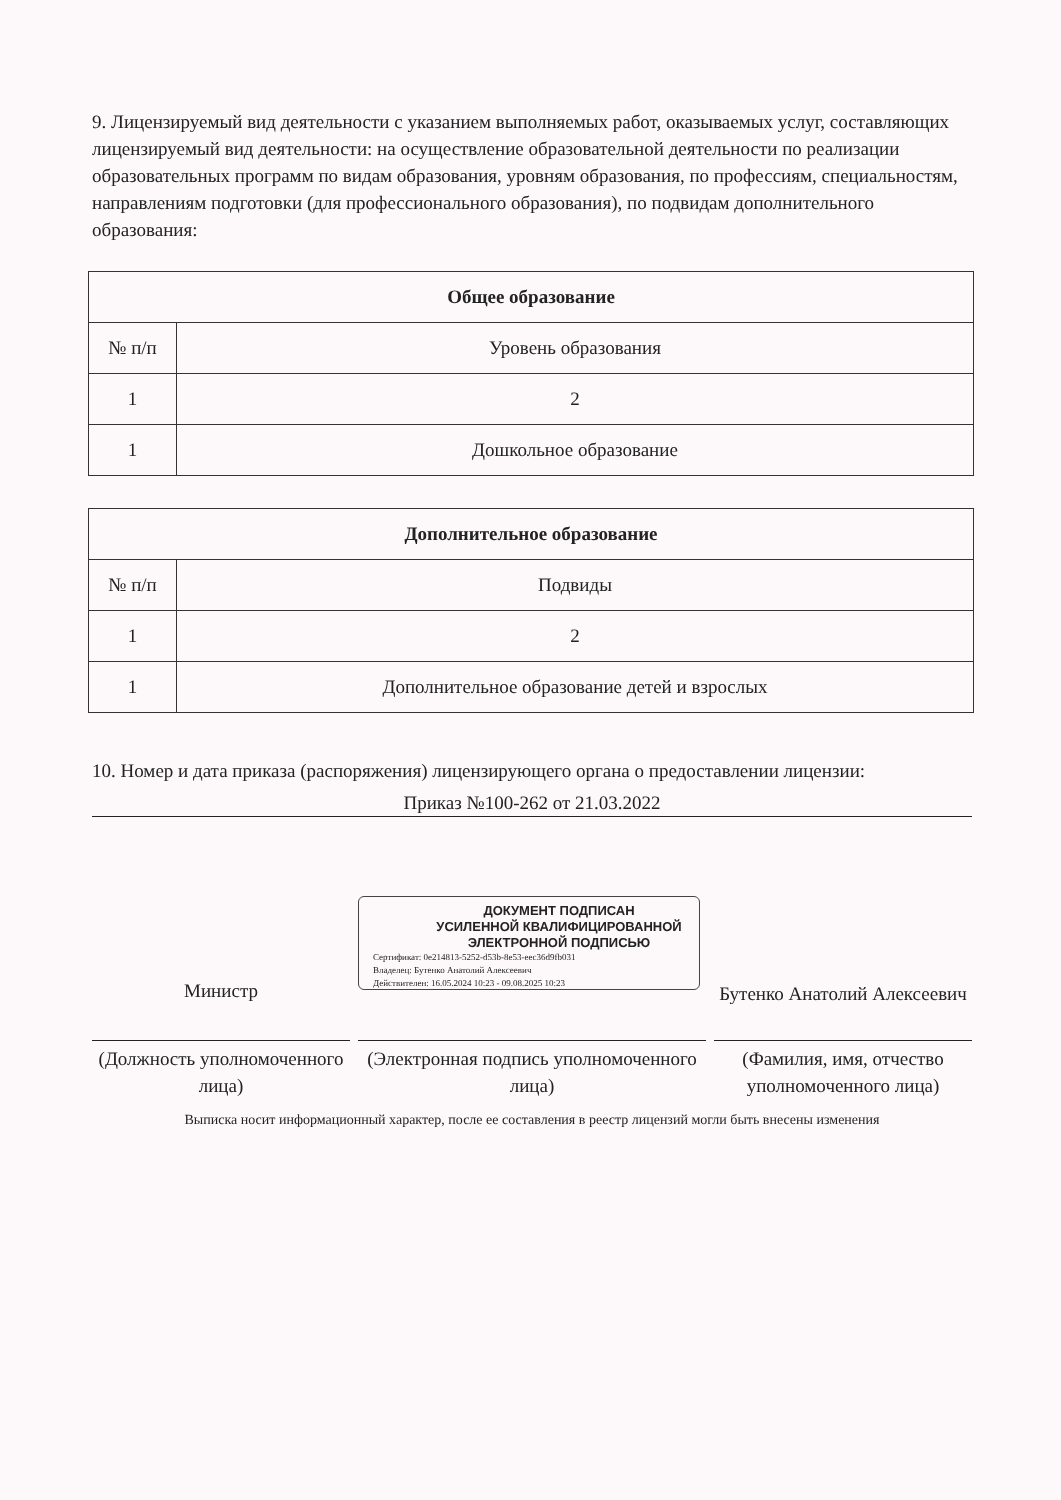9. Лицензируемый вид деятельности с указанием выполняемых работ, оказываемых услуг, составляющих лицензируемый вид деятельности: на осуществление образовательной деятельности по реализации образовательных программ по видам образования, уровням образования, по профессиям, специальностям, направлениям подготовки (для профессионального образования), по подвидам дополнительного образования:
| Общее образование | |
| --- | --- |
| № п/п | Уровень образования |
| 1 | 2 |
| 1 | Дошкольное образование |
| Дополнительное образование | |
| --- | --- |
| № п/п | Подвиды |
| 1 | 2 |
| 1 | Дополнительное образование детей и взрослых |
10. Номер и дата приказа (распоряжения) лицензирующего органа о предоставлении лицензии:
Приказ №100-262 от 21.03.2022
ДОКУМЕНТ ПОДПИСАН
УСИЛЕННОЙ КВАЛИФИЦИРОВАННОЙ
ЭЛЕКТРОННОЙ ПОДПИСЬЮ
Сертификат: 0e214813-5252-d53b-8e53-eec36d9fb031
Владелец: Бутенко Анатолий Алексеевич
Действителен: 16.05.2024 10:23 - 09.08.2025 10:23
Министр
Бутенко Анатолий Алексеевич
(Должность уполномоченного лица)
(Электронная подпись уполномоченного лица)
(Фамилия, имя, отчество уполномоченного лица)
Выписка носит информационный характер, после ее составления в реестр лицензий могли быть внесены изменения